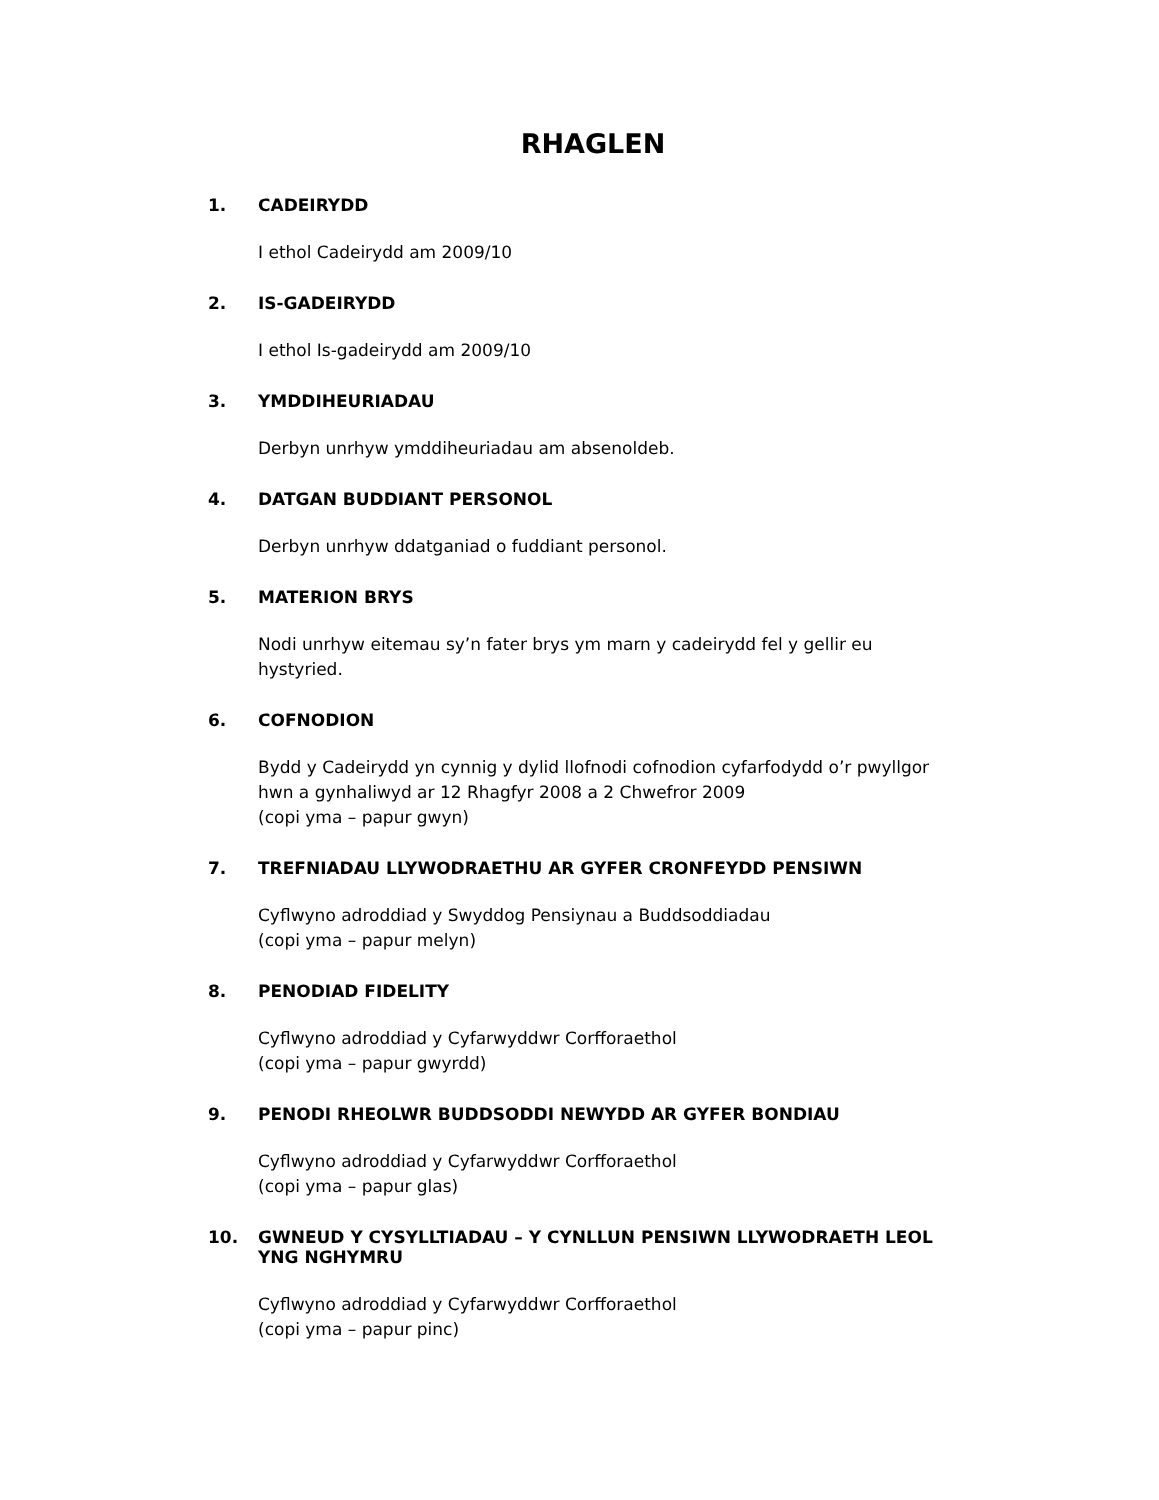RHAGLEN
1. CADEIRYDD
I ethol Cadeirydd am 2009/10
2. IS-GADEIRYDD
I ethol Is-gadeirydd am 2009/10
3. YMDDIHEURIADAU
Derbyn unrhyw ymddiheuriadau am absenoldeb.
4. DATGAN BUDDIANT PERSONOL
Derbyn unrhyw ddatganiad o fuddiant personol.
5. MATERION BRYS
Nodi unrhyw eitemau sy’n fater brys ym marn y cadeirydd fel y gellir eu hystyried.
6. COFNODION
Bydd y Cadeirydd yn cynnig y dylid llofnodi cofnodion cyfarfodydd o’r pwyllgor hwn a gynhaliwyd ar 12 Rhagfyr 2008 a 2 Chwefror 2009
(copi yma – papur gwyn)
7. TREFNIADAU LLYWODRAETHU AR GYFER CRONFEYDD PENSIWN
Cyflwyno adroddiad y Swyddog Pensiynau a Buddsoddiadau
(copi yma – papur melyn)
8. PENODIAD FIDELITY
Cyflwyno adroddiad y Cyfarwyddwr Corfforaethol
(copi yma – papur gwyrdd)
9. PENODI RHEOLWR BUDDSODDI NEWYDD AR GYFER BONDIAU
Cyflwyno adroddiad y Cyfarwyddwr Corfforaethol
(copi yma – papur glas)
10. GWNEUD Y CYSYLLTIADAU – Y CYNLLUN PENSIWN LLYWODRAETH LEOL YNG NGHYMRU
Cyflwyno adroddiad y Cyfarwyddwr Corfforaethol
(copi yma – papur pinc)